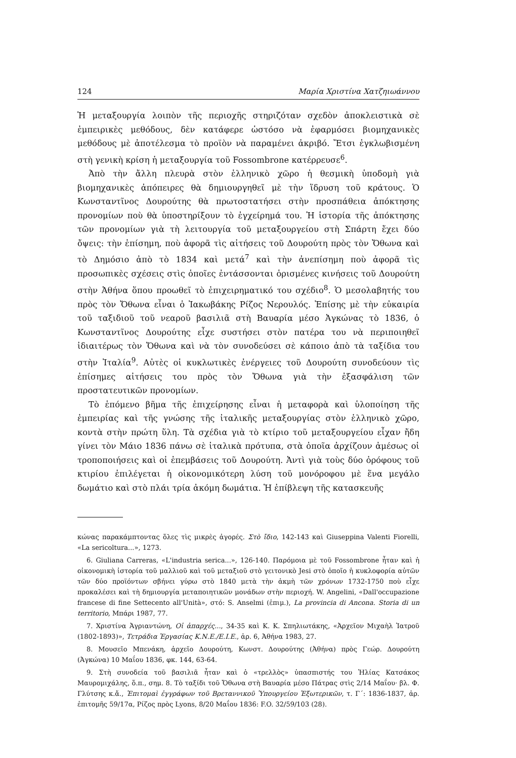124 Μαρία Χριστίνα Χατζηιωάννου
Ἡ μεταξουργία λοιπὸν τῆς περιοχῆς στηριζόταν σχεδὸν ἀποκλειστικὰ σὲ ἐμπειρικὲς μεθόδους, δὲν κατάφερε ὡστόσο νὰ ἐφαρμόσει βιομηχανικὲς μεθόδους μὲ ἀποτέλεσμα τὸ προϊὸν νὰ παραμένει ἀκριβό. Ἔτσι ἐγκλωβισμένη στὴ γενικὴ κρίση ἡ μεταξουργία τοῦ Fossombrone κατέρρευσε<sup>6</sup>.
Ἀπὸ τὴν ἄλλη πλευρὰ στὸν ἑλληνικὸ χῶρο ἡ θεσμικὴ ὑποδομὴ γιὰ βιομηχανικὲς ἀπόπειρες θὰ δημιουργηθεῖ μὲ τὴν ἵδρυση τοῦ κράτους. Ὁ Κωνσταντῖνος Δουρούτης θὰ πρωτοστατήσει στὴν προσπάθεια ἀπόκτησης προνομίων ποὺ θὰ ὑποστηρίξουν τὸ ἐγχείρημά του. Ἡ ἱστορία τῆς ἀπόκτησης τῶν προνομίων γιὰ τὴ λειτουργία τοῦ μεταξουργείου στὴ Σπάρτη ἔχει δύο ὄψεις: τὴν ἐπίσημη, ποὺ ἀφορᾶ τὶς αἰτήσεις τοῦ Δουρούτη πρὸς τὸν Ὄθωνα καὶ τὸ Δημόσιο ἀπὸ τὸ 1834 καὶ μετά<sup>7</sup> καὶ τὴν ἀνεπίσημη ποὺ ἀφορᾶ τὶς προσωπικὲς σχέσεις στὶς ὁποῖες ἐντάσσονται ὁρισμένες κινήσεις τοῦ Δουρούτη στὴν Ἀθήνα ὅπου προωθεῖ τὸ ἐπιχειρηματικό του σχέδιο<sup>8</sup>. Ὁ μεσολαβητής του πρὸς τὸν Ὄθωνα εἶναι ὁ Ἰακωβάκης Ρίζος Νερουλός. Ἐπίσης μὲ τὴν εὐκαιρία τοῦ ταξιδιοῦ τοῦ νεαροῦ βασιλιᾶ στὴ Βαυαρία μέσο Ἀγκώνας τὸ 1836, ὁ Κωνσταντῖνος Δουρούτης εἶχε συστήσει στὸν πατέρα του νὰ περιποιηθεῖ ἰδιαιτέρως τὸν Ὄθωνα καὶ νὰ τὸν συνοδεύσει σὲ κάποιο ἀπὸ τὰ ταξίδια του στὴν Ἰταλία<sup>9</sup>. Αὐτὲς οἱ κυκλωτικὲς ἐνέργειες τοῦ Δουρούτη συνοδεύουν τὶς ἐπίσημες αἰτήσεις του πρὸς τὸν Ὄθωνα γιὰ τὴν ἐξασφάλιση τῶν προστατευτικῶν προνομίων.
Τὸ ἑπόμενο βῆμα τῆς ἐπιχείρησης εἶναι ἡ μεταφορὰ καὶ ὑλοποίηση τῆς ἐμπειρίας καὶ τῆς γνώσης τῆς ἰταλικῆς μεταξουργίας στὸν ἑλληνικὸ χῶρο, κοντὰ στὴν πρώτη ὕλη. Τὰ σχέδια γιὰ τὸ κτίριο τοῦ μεταξουργείου εἶχαν ἤδη γίνει τὸν Μάιο 1836 πάνω σὲ ἰταλικὰ πρότυπα, στὰ ὁποῖα ἀρχίζουν ἀμέσως οἱ τροποποιήσεις καὶ οἱ ἐπεμβάσεις τοῦ Δουρούτη. Ἀντὶ γιὰ τοὺς δύο ὀρόφους τοῦ κτιρίου ἐπιλέγεται ἡ οἰκονομικότερη λύση τοῦ μονόροφου μὲ ἕνα μεγάλο δωμάτιο καὶ στὸ πλάι τρία ἀκόμη δωμάτια. Ἡ ἐπίβλεψη τῆς κατασκευῆς
κώνας παρακάμπτοντας ὅλες τὶς μικρὲς ἀγορές. Στὸ ἴδιο, 142-143 καὶ Giuseppina Valenti Fiorelli, «La sericoltura...», 1273.
6. Giuliana Carreras, «L'industria serica...», 126-140. Παρόμοια μὲ τοῦ Fossombrone ἦταν καὶ ἡ οἰκονομικὴ ἱστορία τοῦ μαλλιοῦ καὶ τοῦ μεταξιοῦ στὸ γειτονικὸ Jesi στὸ ὁποῖο ἡ κυκλοφορία αὐτῶν τῶν δύο προϊόντων σβήνει γύρω στὸ 1840 μετὰ τὴν ἀκμὴ τῶν χρόνων 1732-1750 ποὺ εἶχε προκαλέσει καὶ τὴ δημιουργία μεταποιητικῶν μονάδων στὴν περιοχή. W. Angelini, «Dall'occupazione francese di fine Settecento all'Unità», στό: S. Anselmi (ἐπιμ.), La provincia di Ancona. Storia di un territorio, Μπάρι 1987, 77.
7. Χριστίνα Ἀγριαντώνη, Οἱ ἀπαρχές..., 34-35 καὶ Κ. Κ. Σπηλιωτάκης, «Ἀρχεῖον Μιχαὴλ Ἰατροῦ (1802-1893)», Τετράδια Ἐργασίας Κ.Ν.Ε./Ε.Ι.Ε., ἀρ. 6, Ἀθήνα 1983, 27.
8. Μουσεῖο Μπενάκη, ἀρχεῖο Δουρούτη, Κωνστ. Δουρούτης (Ἀθήνα) πρὸς Γεώρ. Δουρούτη (Ἀγκώνα) 10 Μαΐου 1836, φκ. 144, 63-64.
9. Στὴ συνοδεία τοῦ βασιλιᾶ ἦταν καὶ ὁ «τρελλὸς» ὑπασπιστής του Ἠλίας Κατσάκος Μαυρομιχάλης, ὅ.π., σημ. 8. Τὸ ταξίδι τοῦ Ὄθωνα στὴ Βαυαρία μέσο Πάτρας στὶς 2/14 Μαΐου· βλ. Φ. Γλύτσης κ.ἄ., Ἐπιτομαὶ ἐγγράφων τοῦ Βρεταννικοῦ Ὑπουργείου Ἐξωτερικῶν, τ. Γ΄: 1836-1837, ἀρ. ἐπιτομῆς 59/17α, Ρίζος πρὸς Lyons, 8/20 Μαΐου 1836: F.O. 32/59/103 (28).